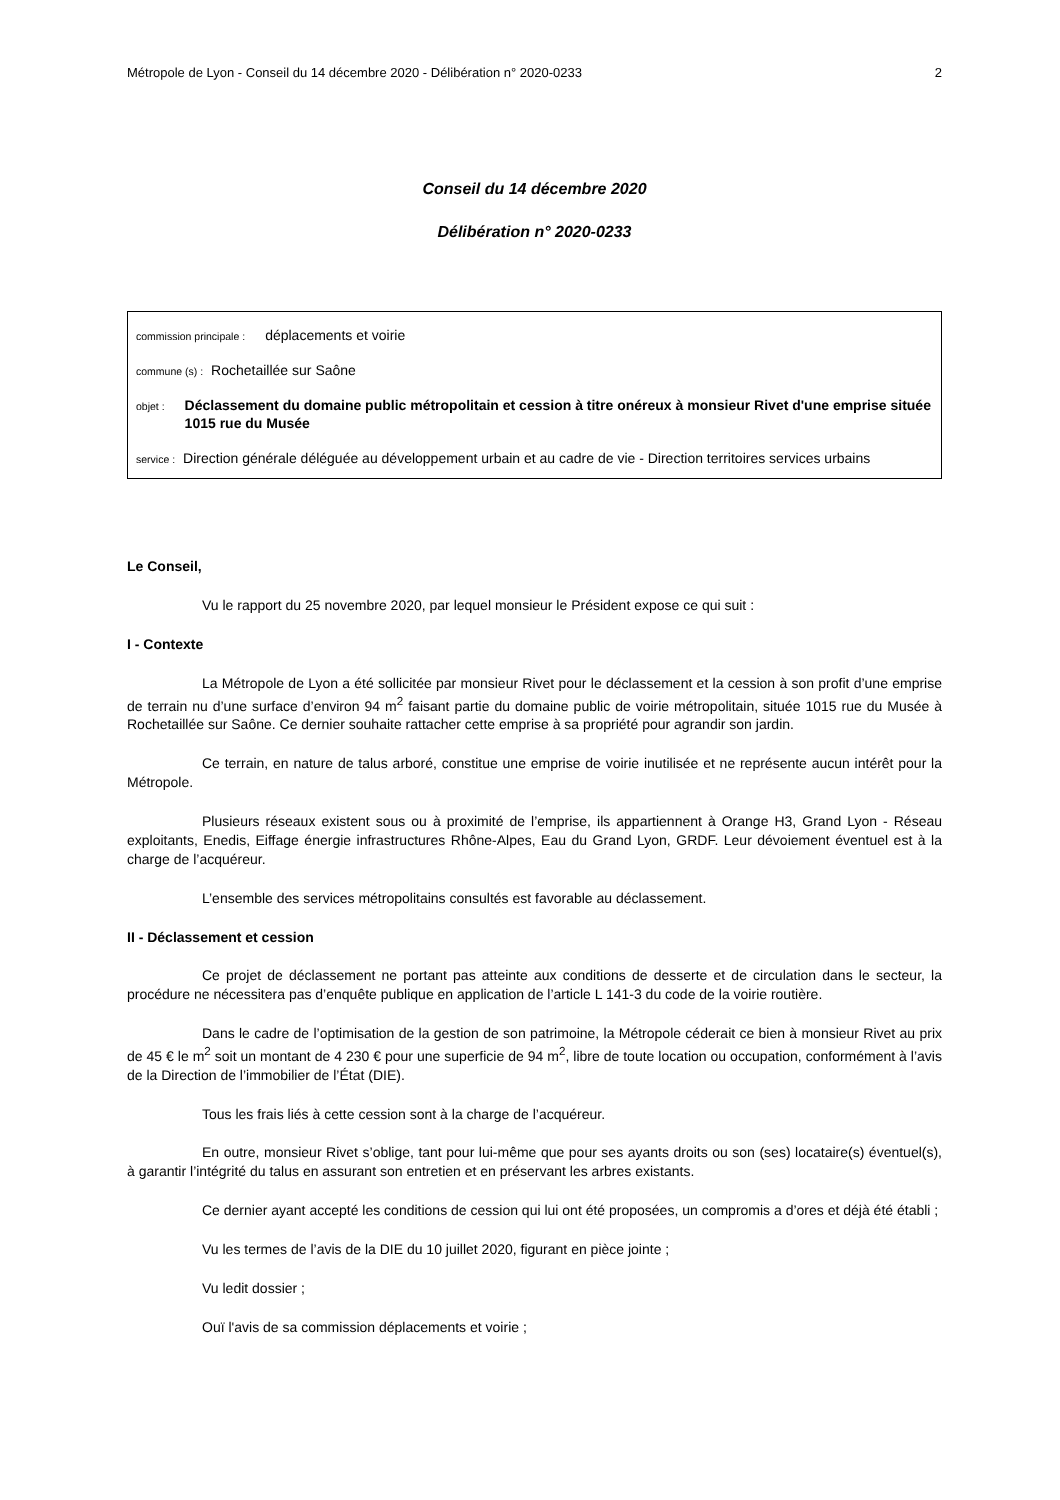Métropole de Lyon - Conseil du 14 décembre 2020 - Délibération n° 2020-0233 2
Conseil du 14 décembre 2020
Délibération n° 2020-0233
commission principale : déplacements et voirie
commune (s) : Rochetaillée sur Saône
objet : Déclassement du domaine public métropolitain et cession à titre onéreux à monsieur Rivet d'une emprise située 1015 rue du Musée
service : Direction générale déléguée au développement urbain et au cadre de vie - Direction territoires services urbains
Le Conseil,
Vu le rapport du 25 novembre 2020, par lequel monsieur le Président expose ce qui suit :
I - Contexte
La Métropole de Lyon a été sollicitée par monsieur Rivet pour le déclassement et la cession à son profit d’une emprise de terrain nu d’une surface d’environ 94 m<sup>2</sup> faisant partie du domaine public de voirie métropolitain, située 1015 rue du Musée à Rochetaillée sur Saône. Ce dernier souhaite rattacher cette emprise à sa propriété pour agrandir son jardin.
Ce terrain, en nature de talus arboré, constitue une emprise de voirie inutilisée et ne représente aucun intérêt pour la Métropole.
Plusieurs réseaux existent sous ou à proximité de l’emprise, ils appartiennent à Orange H3, Grand Lyon - Réseau exploitants, Enedis, Eiffage énergie infrastructures Rhône-Alpes, Eau du Grand Lyon, GRDF. Leur dévoiement éventuel est à la charge de l’acquéreur.
L’ensemble des services métropolitains consultés est favorable au déclassement.
II - Déclassement et cession
Ce projet de déclassement ne portant pas atteinte aux conditions de desserte et de circulation dans le secteur, la procédure ne nécessitera pas d’enquête publique en application de l’article L 141-3 du code de la voirie routière.
Dans le cadre de l’optimisation de la gestion de son patrimoine, la Métropole céderait ce bien à monsieur Rivet au prix de 45 € le m<sup>2</sup> soit un montant de 4 230 € pour une superficie de 94 m<sup>2</sup>, libre de toute location ou occupation, conformément à l’avis de la Direction de l’immobilier de l’État (DIE).
Tous les frais liés à cette cession sont à la charge de l’acquéreur.
En outre, monsieur Rivet s’oblige, tant pour lui-même que pour ses ayants droits ou son (ses) locataire(s) éventuel(s), à garantir l’intégrité du talus en assurant son entretien et en préservant les arbres existants.
Ce dernier ayant accepté les conditions de cession qui lui ont été proposées, un compromis a d’ores et déjà été établi ;
Vu les termes de l’avis de la DIE du 10 juillet 2020, figurant en pièce jointe ;
Vu ledit dossier ;
Ouï l'avis de sa commission déplacements et voirie ;